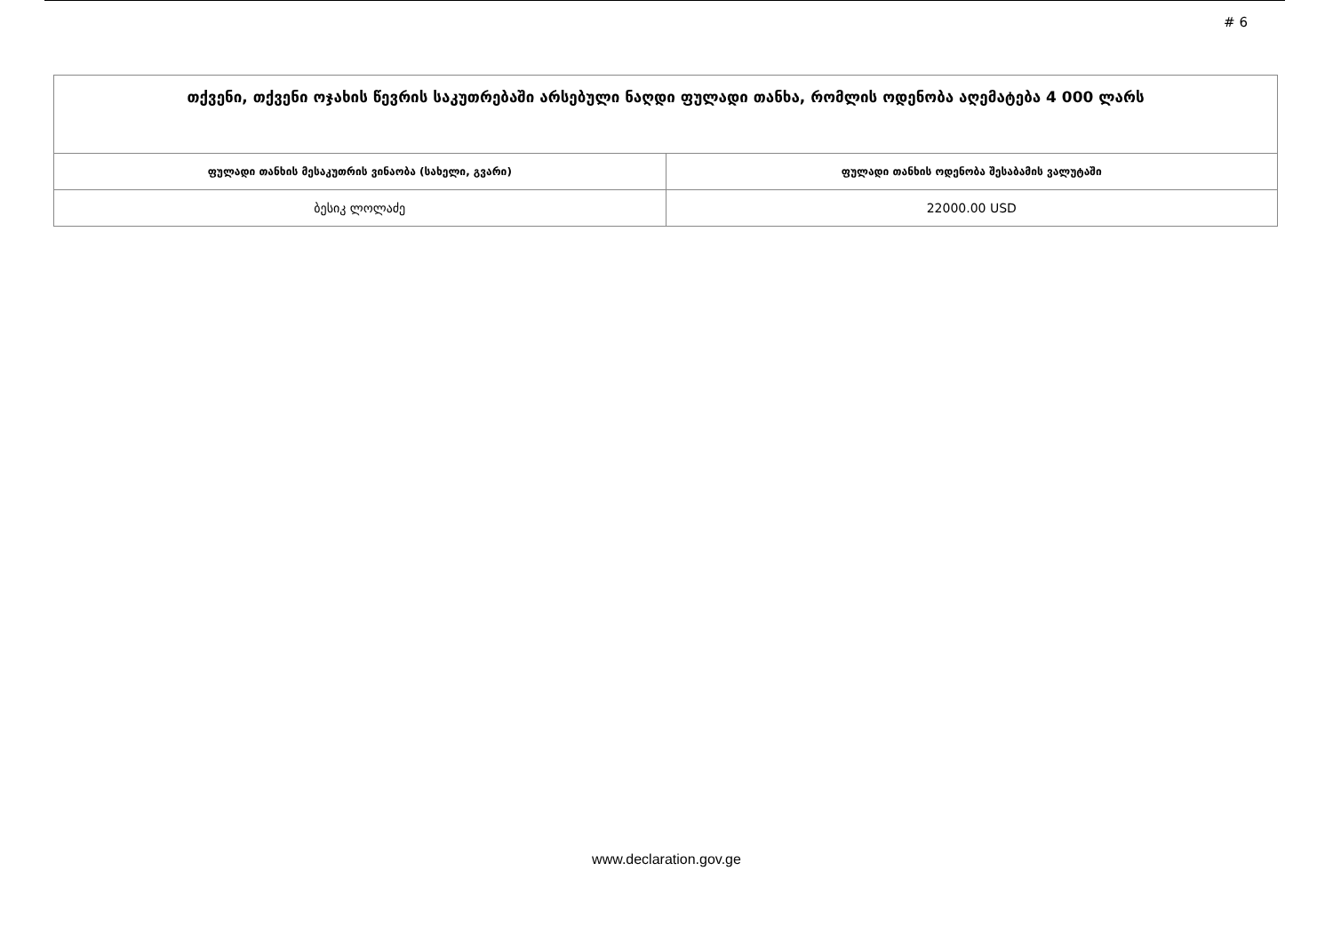# 6
| თქვენი, თქვენი ოჯახის წევრის საკუთრებაში არსებული ნაღდი ფულადი თანხა, რომლის ოდენობა აღემატება 4 000 ლარს | |
| ფულადი თანხის მესაკუთრის ვინაობა (სახელი, გვარი) | ფულადი თანხის ოდენობა შესაბამის ვალუტაში |
| ბესიკ ლოლაძე | 22000.00 USD |
www.declaration.gov.ge